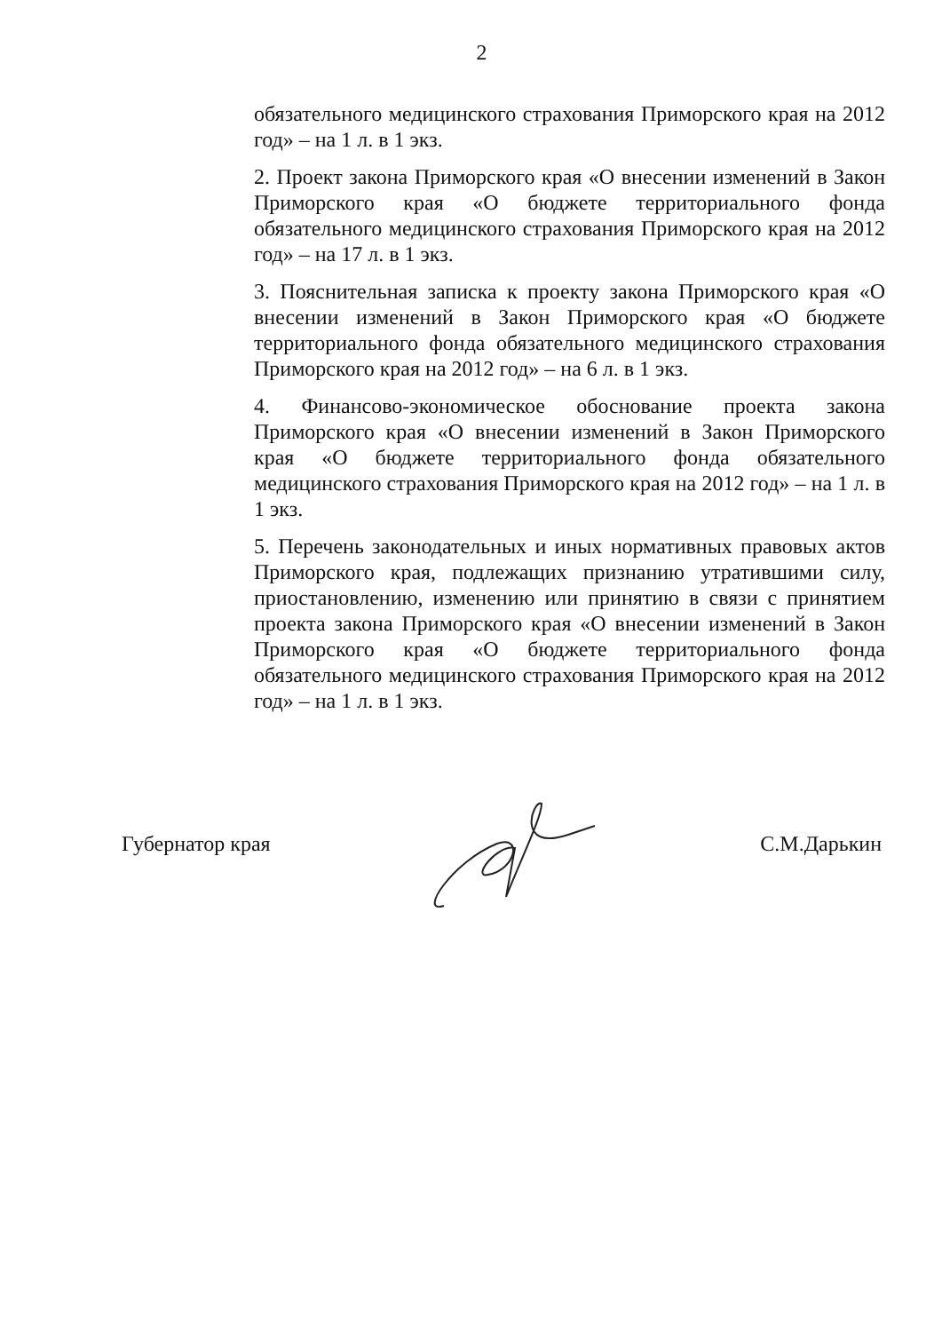2
обязательного медицинского страхования Приморского края на 2012 год» – на 1 л. в 1 экз.
2. Проект закона Приморского края «О внесении изменений в Закон Приморского края «О бюджете территориального фонда обязательного медицинского страхования Приморского края на 2012 год» – на 17 л. в 1 экз.
3. Пояснительная записка к проекту закона Приморского края «О внесении изменений в Закон Приморского края «О бюджете территориального фонда обязательного медицинского страхования Приморского края на 2012 год» – на 6 л. в 1 экз.
4. Финансово-экономическое обоснование проекта закона Приморского края «О внесении изменений в Закон Приморского края «О бюджете территориального фонда обязательного медицинского страхования Приморского края на 2012 год» – на 1 л. в 1 экз.
5. Перечень законодательных и иных нормативных правовых актов Приморского края, подлежащих признанию утратившими силу, приостановлению, изменению или принятию в связи с принятием проекта закона Приморского края «О внесении изменений в Закон Приморского края «О бюджете территориального фонда обязательного медицинского страхования Приморского края на 2012 год» – на 1 л. в 1 экз.
Губернатор края С.М.Дарькин